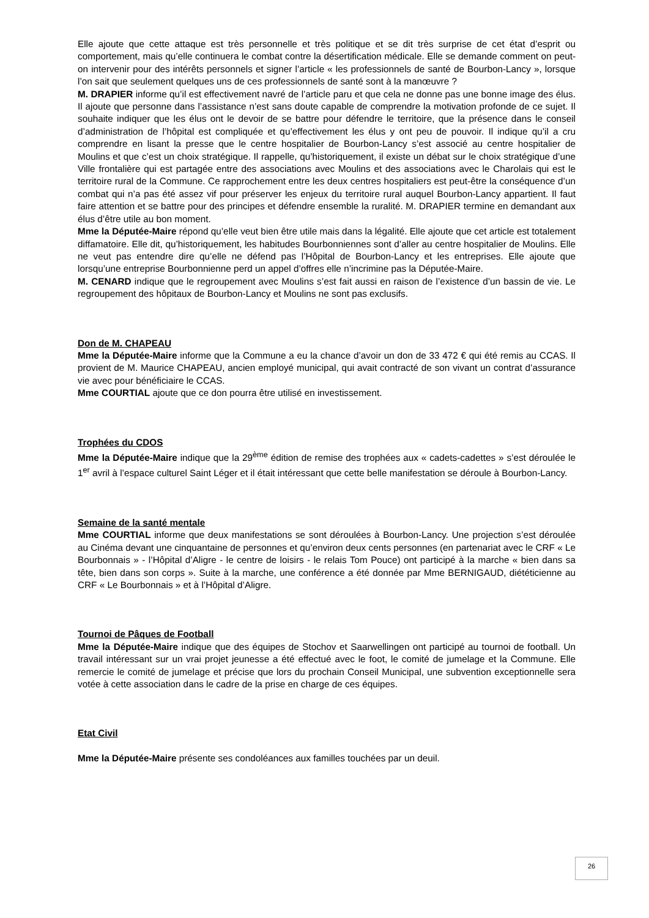Elle ajoute que cette attaque est très personnelle et très politique et se dit très surprise de cet état d’esprit ou comportement, mais qu’elle continuera le combat contre la désertification médicale. Elle se demande comment on peut-on intervenir pour des intérêts personnels et signer l’article « les professionnels de santé de Bourbon-Lancy », lorsque l’on sait que seulement quelques uns de ces professionnels de santé sont à la manœuvre ?
M. DRAPIER informe qu’il est effectivement navré de l’article paru et que cela ne donne pas une bonne image des élus. Il ajoute que personne dans l’assistance n’est sans doute capable de comprendre la motivation profonde de ce sujet. Il souhaite indiquer que les élus ont le devoir de se battre pour défendre le territoire, que la présence dans le conseil d’administration de l’hôpital est compliquée et qu’effectivement les élus y ont peu de pouvoir. Il indique qu’il a cru comprendre en lisant la presse que le centre hospitalier de Bourbon-Lancy s’est associé au centre hospitalier de Moulins et que c’est un choix stratégique. Il rappelle, qu’historiquement, il existe un débat sur le choix stratégique d’une Ville frontalière qui est partagée entre des associations avec Moulins et des associations avec le Charolais qui est le territoire rural de la Commune. Ce rapprochement entre les deux centres hospitaliers est peut-être la conséquence d’un combat qui n’a pas été assez vif pour préserver les enjeux du territoire rural auquel Bourbon-Lancy appartient. Il faut faire attention et se battre pour des principes et défendre ensemble la ruralité. M. DRAPIER termine en demandant aux élus d’être utile au bon moment.
Mme la Députée-Maire répond qu’elle veut bien être utile mais dans la légalité. Elle ajoute que cet article est totalement diffamatoire. Elle dit, qu’historiquement, les habitudes Bourbonniennes sont d’aller au centre hospitalier de Moulins. Elle ne veut pas entendre dire qu’elle ne défend pas l’Hôpital de Bourbon-Lancy et les entreprises. Elle ajoute que lorsqu’une entreprise Bourbonnienne perd un appel d’offres elle n’incrimine pas la Députée-Maire.
M. CENARD indique que le regroupement avec Moulins s’est fait aussi en raison de l’existence d’un bassin de vie. Le regroupement des hôpitaux de Bourbon-Lancy et Moulins ne sont pas exclusifs.
Don de M. CHAPEAU
Mme la Députée-Maire informe que la Commune a eu la chance d’avoir un don de 33 472 € qui été remis au CCAS. Il provient de M. Maurice CHAPEAU, ancien employé municipal, qui avait contracté de son vivant un contrat d’assurance vie avec pour bénéficiaire le CCAS.
Mme COURTIAL ajoute que ce don pourra être utilisé en investissement.
Trophées du CDOS
Mme la Députée-Maire indique que la 29<sup>ème</sup> édition de remise des trophées aux « cadets-cadettes » s’est déroulée le 1<sup>er</sup> avril à l’espace culturel Saint Léger et il était intéressant que cette belle manifestation se déroule à Bourbon-Lancy.
Semaine de la santé mentale
Mme COURTIAL informe que deux manifestations se sont déroulées à Bourbon-Lancy. Une projection s’est déroulée au Cinéma devant une cinquantaine de personnes et qu’environ deux cents personnes (en partenariat avec le CRF « Le Bourbonnais » - l’Hôpital d’Aligre - le centre de loisirs - le relais Tom Pouce) ont participé à la marche « bien dans sa tête, bien dans son corps ». Suite à la marche, une conférence a été donnée par Mme BERNIGAUD, diététicienne au CRF « Le Bourbonnais » et à l’Hôpital d’Aligre.
Tournoi de Pâques de Football
Mme la Députée-Maire indique que des équipes de Stochov et Saarwellingen ont participé au tournoi de football. Un travail intéressant sur un vrai projet jeunesse a été effectué avec le foot, le comité de jumelage et la Commune. Elle remercie le comité de jumelage et précise que lors du prochain Conseil Municipal, une subvention exceptionnelle sera votée à cette association dans le cadre de la prise en charge de ces équipes.
Etat Civil
Mme la Députée-Maire présente ses condoléances aux familles touchées par un deuil.
26